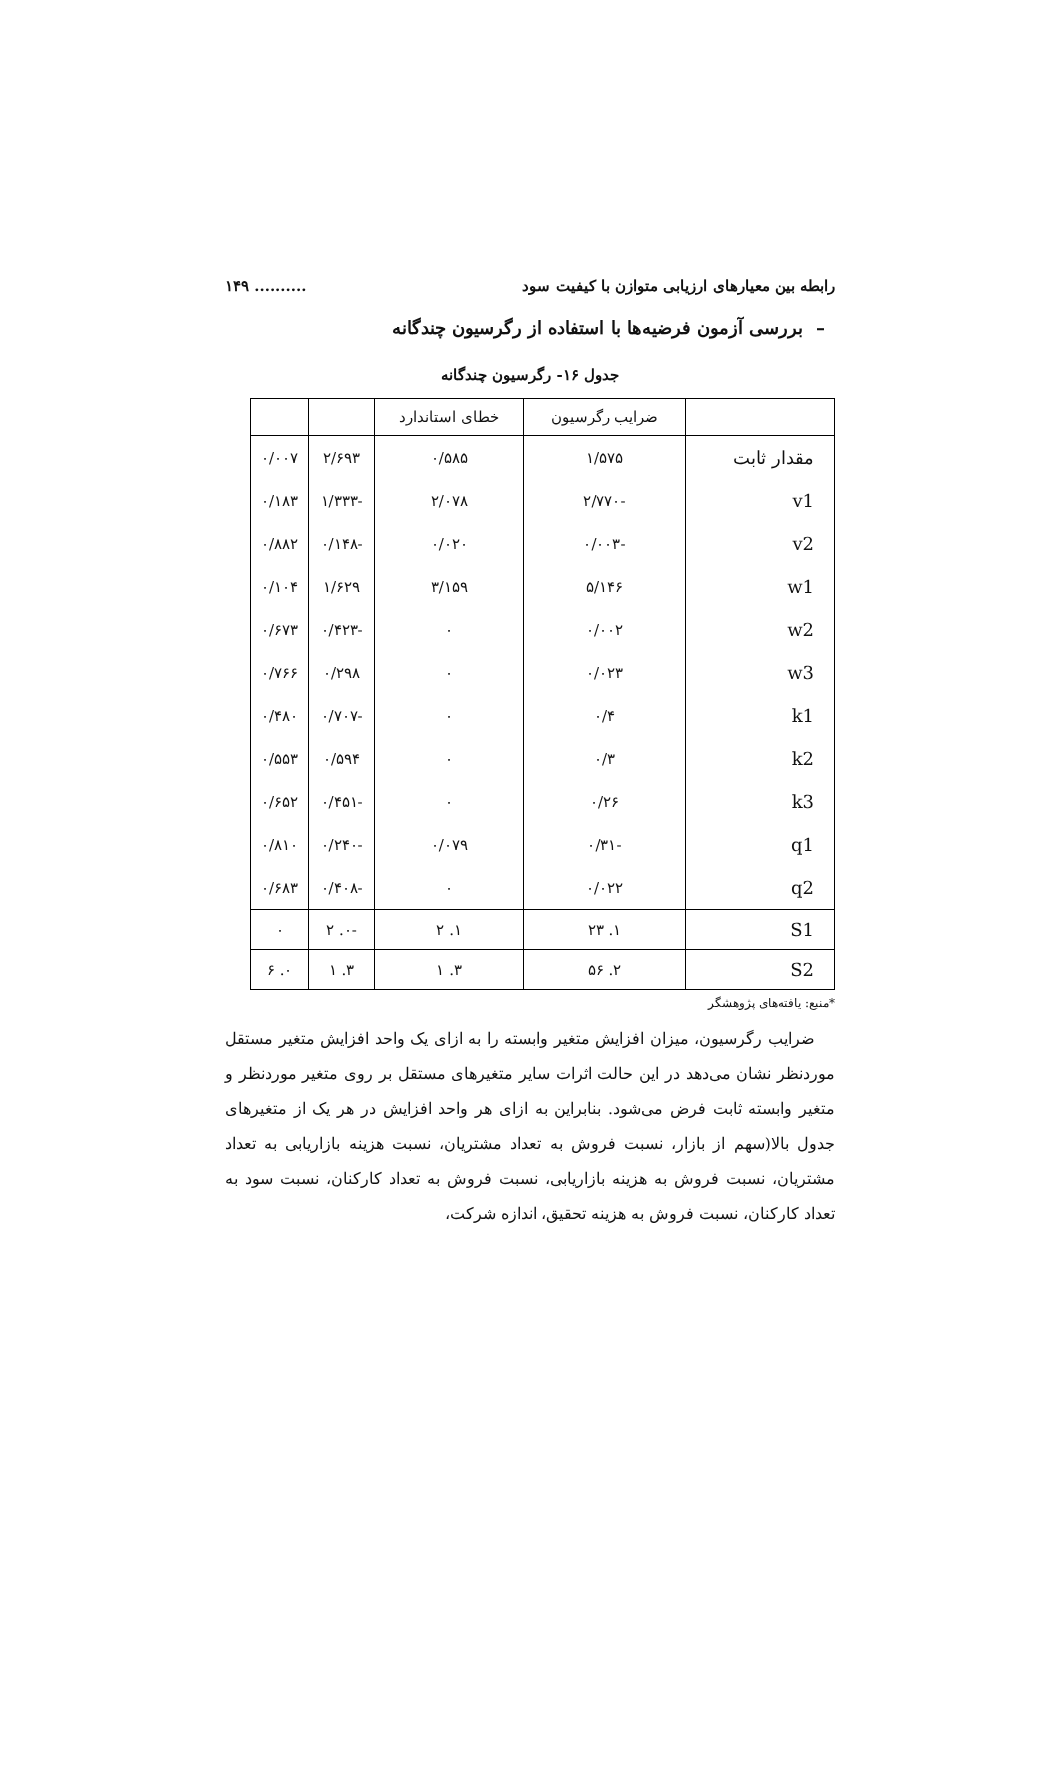رابطه بین معیارهای ارزیابی متوازن با کیفیت سود.......... ۱۴۹
– بررسی آزمون فرضیه‌ها با استفاده از رگرسیون چندگانه
جدول ۱۶- رگرسیون چندگانه
| | ضرایب رگرسیون | خطای استاندارد | | |
| --- | --- | --- | --- | --- |
| مقدار ثابت | ۱/۵۷۵ | ۰/۵۸۵ | ۲/۶۹۳ | ۰/۰۰۷ |
| v1 | -۲/۷۷۰ | ۲/۰۷۸ | -۱/۳۳۳ | ۰/۱۸۳ |
| v2 | -۰/۰۰۳ | ۰/۰۲۰ | -۰/۱۴۸ | ۰/۸۸۲ |
| w1 | ۵/۱۴۶ | ۳/۱۵۹ | ۱/۶۲۹ | ۰/۱۰۴ |
| w2 | ۰/۰۰۲ | ۰ | -۰/۴۲۳ | ۰/۶۷۳ |
| w3 | ۰/۰۲۳ | ۰ | ۰/۲۹۸ | ۰/۷۶۶ |
| k1 | ۰/۴ | ۰ | -۰/۷۰۷ | ۰/۴۸۰ |
| k2 | ۰/۳ | ۰ | ۰/۵۹۴ | ۰/۵۵۳ |
| k3 | ۰/۲۶ | ۰ | -۰/۴۵۱ | ۰/۶۵۲ |
| q1 | -۰/۳۱ | ۰/۰۷۹ | -۰/۲۴۰ | ۰/۸۱۰ |
| q2 | ۰/۰۲۲ | ۰ | -۰/۴۰۸ | ۰/۶۸۳ |
| S1 | ۱. ۲۳ | ۱. ۲ | -۰. ۲ | ۰ |
| S2 | ۲. ۵۶ | ۳. ۱ | ۳. ۱ | ۰. ۶ |
*منبع: یافته‌های پژوهشگر
ضرایب رگرسیون، میزان افزایش متغیر وابسته را به ازای یک واحد افزایش متغیر مستقل موردنظر نشان می‌دهد در این حالت اثرات سایر متغیرهای مستقل بر روی متغیر موردنظر و متغیر وابسته ثابت فرض می‌شود. بنابراین به ازای هر واحد افزایش در هر یک از متغیرهای جدول بالا(سهم از بازار، نسبت فروش به تعداد مشتریان، نسبت هزینه بازاریابی به تعداد مشتریان، نسبت فروش به هزینه بازاریابی، نسبت فروش به تعداد کارکنان، نسبت سود به تعداد کارکنان، نسبت فروش به هزینه تحقیق، اندازه شرکت،